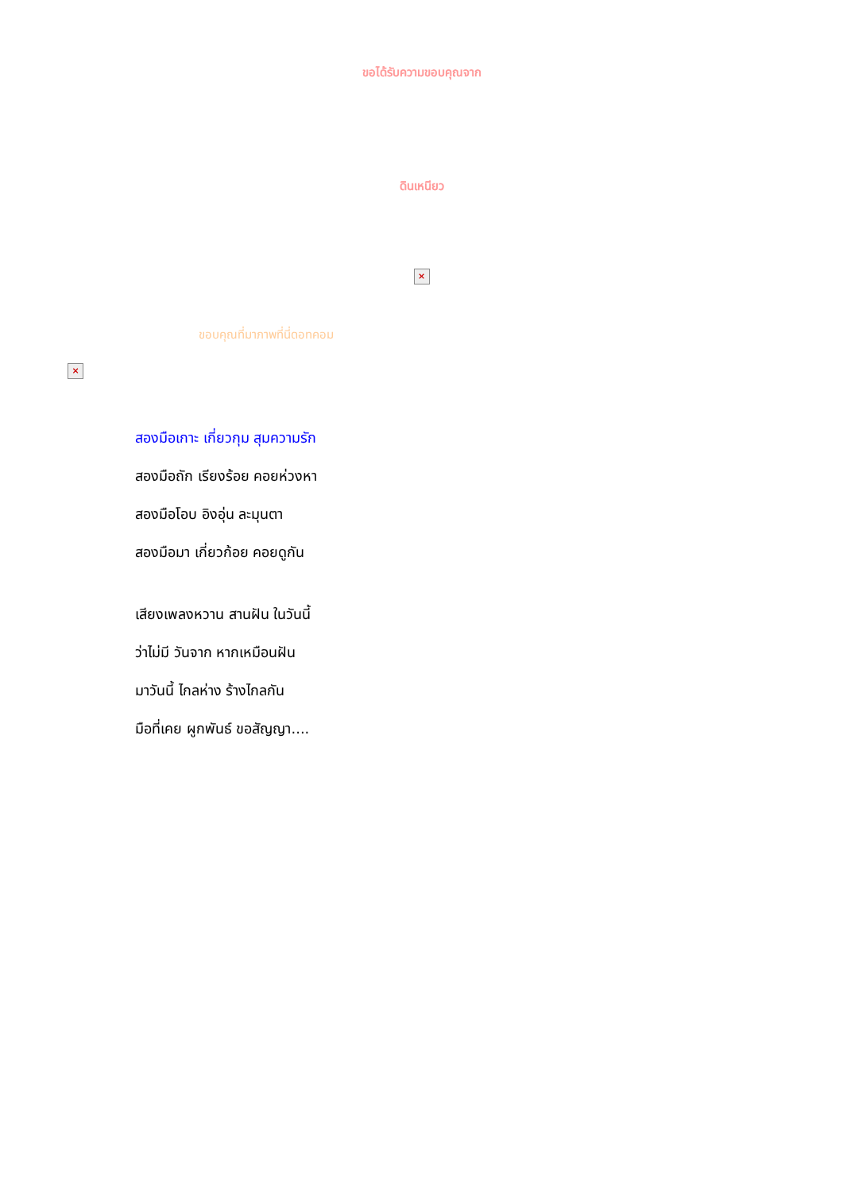ขอได้รับความขอบคุณจาก
ดินเหนียว
×
ขอบคุณที่มาภาพที่นี่ดอทคอม
×
สองมือเกาะ เกี่ยวกุม สุมความรัก
สองมือถัก เรียงร้อย คอยห่วงหา
สองมือโอบ อิงอุ่น ละมุนตา
สองมือมา เกี่ยวก้อย คอยดูกัน
เสียงเพลงหวาน สานฝัน ในวันนี้
ว่าไม่มี วันจาก หากเหมือนฝัน
มาวันนี้ ไกลห่าง ร้างไกลกัน
มือที่เคย ผูกพันธ์ ขอสัญญา....